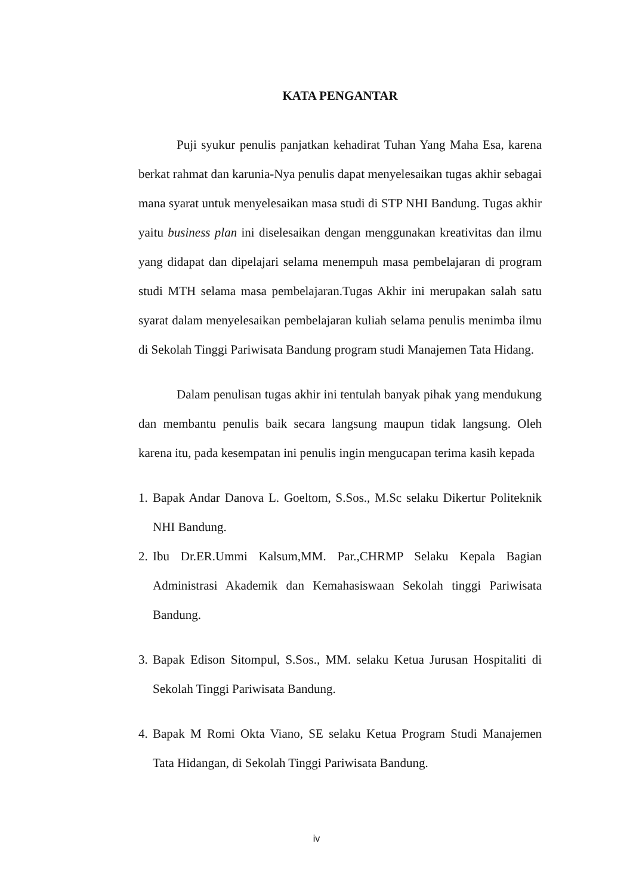KATA PENGANTAR
Puji syukur penulis panjatkan kehadirat Tuhan Yang Maha Esa, karena berkat rahmat dan karunia-Nya penulis dapat menyelesaikan tugas akhir sebagai mana syarat untuk menyelesaikan masa studi di STP NHI Bandung. Tugas akhir yaitu business plan ini diselesaikan dengan menggunakan kreativitas dan ilmu yang didapat dan dipelajari selama menempuh masa pembelajaran di program studi MTH selama masa pembelajaran.Tugas Akhir ini merupakan salah satu syarat dalam menyelesaikan pembelajaran kuliah selama penulis menimba ilmu di Sekolah Tinggi Pariwisata Bandung program studi Manajemen Tata Hidang.
Dalam penulisan tugas akhir ini tentulah banyak pihak yang mendukung dan membantu penulis baik secara langsung maupun tidak langsung. Oleh karena itu, pada kesempatan ini penulis ingin mengucapan terima kasih kepada
1. Bapak Andar Danova L. Goeltom, S.Sos., M.Sc selaku Dikertur Politeknik NHI Bandung.
2. Ibu Dr.ER.Ummi Kalsum,MM. Par.,CHRMP Selaku Kepala Bagian Administrasi Akademik dan Kemahasiswaan Sekolah tinggi Pariwisata Bandung.
3. Bapak Edison Sitompul, S.Sos., MM. selaku Ketua Jurusan Hospitaliti di Sekolah Tinggi Pariwisata Bandung.
4. Bapak M Romi Okta Viano, SE selaku Ketua Program Studi Manajemen Tata Hidangan, di Sekolah Tinggi Pariwisata Bandung.
iv